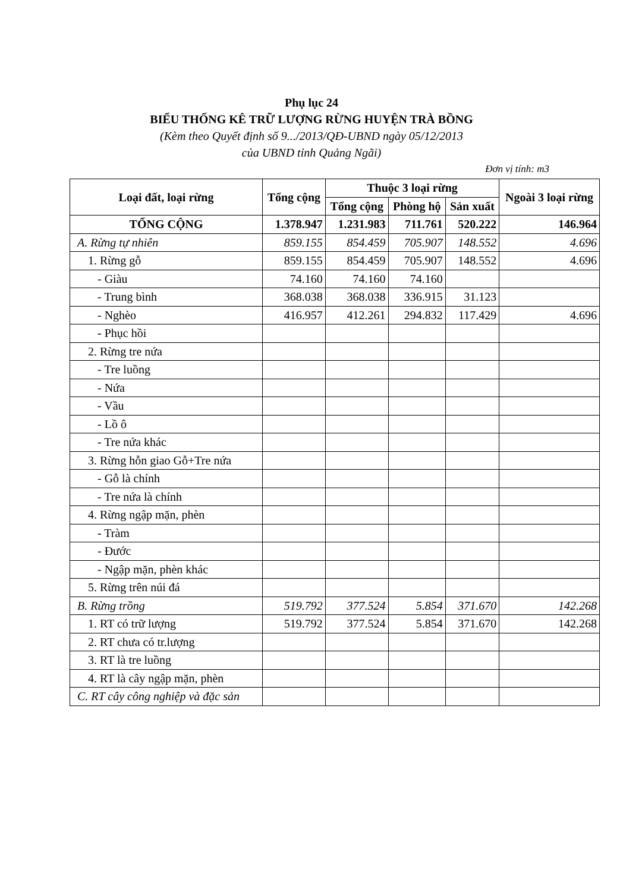Phụ lục 24
BIỂU THỐNG KÊ TRỮ LƯỢNG RỪNG HUYỆN TRÀ BỒNG
(Kèm theo Quyết định số 9.../2013/QĐ-UBND ngày 05/12/2013
của UBND tỉnh Quảng Ngãi)
Đơn vị tính: m3
| Loại đất, loại rừng | Tổng cộng | Thuộc 3 loại rừng | | | Ngoài 3 loại rừng |
| --- | --- | --- | --- | --- | --- |
| | | Tổng cộng | Phòng hộ | Sản xuất | |
| TỔNG CỘNG | 1.378.947 | 1.231.983 | 711.761 | 520.222 | 146.964 |
| A. Rừng tự nhiên | 859.155 | 854.459 | 705.907 | 148.552 | 4.696 |
| 1. Rừng gỗ | 859.155 | 854.459 | 705.907 | 148.552 | 4.696 |
| - Giàu | 74.160 | 74.160 | 74.160 | | |
| - Trung bình | 368.038 | 368.038 | 336.915 | 31.123 | |
| - Nghèo | 416.957 | 412.261 | 294.832 | 117.429 | 4.696 |
| - Phục hồi | | | | | |
| 2. Rừng tre nứa | | | | | |
| - Tre luồng | | | | | |
| - Nứa | | | | | |
| - Vầu | | | | | |
| - Lồ ô | | | | | |
| - Tre nứa khác | | | | | |
| 3. Rừng hỗn giao Gỗ+Tre nứa | | | | | |
| - Gỗ là chính | | | | | |
| - Tre nứa là chính | | | | | |
| 4. Rừng ngập mặn, phèn | | | | | |
| - Tràm | | | | | |
| - Đước | | | | | |
| - Ngập mặn, phèn khác | | | | | |
| 5. Rừng trên núi đá | | | | | |
| B. Rừng trồng | 519.792 | 377.524 | 5.854 | 371.670 | 142.268 |
| 1. RT có trữ lượng | 519.792 | 377.524 | 5.854 | 371.670 | 142.268 |
| 2. RT chưa có tr.lượng | | | | | |
| 3. RT là tre luồng | | | | | |
| 4. RT là cây ngập mặn, phèn | | | | | |
| C. RT cây công nghiệp và đặc sản | | | | | |